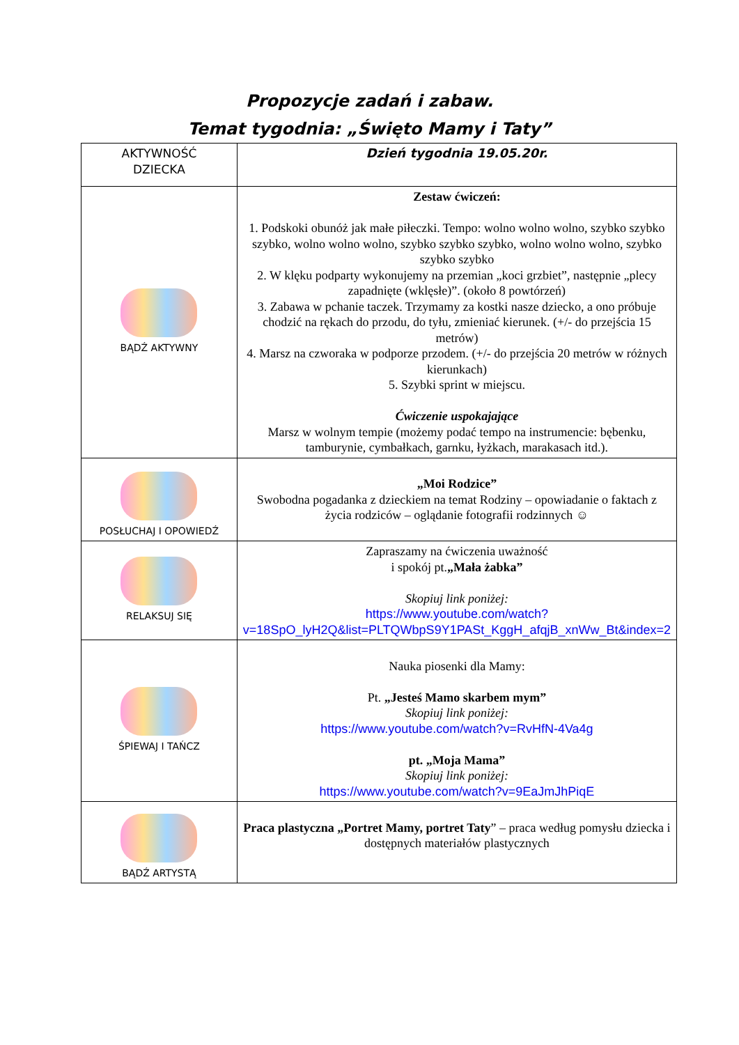Propozycje zadań i zabaw.
Temat tygodnia: „Święto Mamy i Taty”
| AKTYWNOŚĆ DZIECKA | Dzień tygodnia 19.05.20r. |
| BĄDŹ AKTYWNY | Zestaw ćwiczeń: 1. Podskoki obunóż jak małe piłeczki. Tempo: wolno wolno wolno, szybko szybko szybko, wolno wolno wolno, szybko szybko szybko, wolno wolno wolno, szybko szybko szybko 2. W klęku podparty wykonujemy na przemian „koci grzbiet”, następnie „plecy zapadnięte (wklęsłe)”. (około 8 powtórzeń) 3. Zabawa w pchanie taczek. Trzymamy za kostki nasze dziecko, a ono próbuje chodzić na rękach do przodu, do tyłu, zmieniać kierunek. (+/- do przejścia 15 metrów) 4. Marsz na czworaka w podporze przodem. (+/- do przejścia 20 metrów w różnych kierunkach) 5. Szybki sprint w miejscu. Ćwiczenie uspokajające Marsz w wolnym tempie (możemy podać tempo na instrumencie: bębenku, tamburynie, cymbałkach, garnku, łyżkach, marakasach itd.). |
| POSŁUCHAJ I OPOWIEDŹ | „Moi Rodzice” Swobodna pogadanka z dzieckiem na temat Rodziny – opowiadanie o faktach z życia rodziców – oglądanie fotografii rodzinnych ☺ |
| RELAKSUJ SIĘ | Zapraszamy na ćwiczenia uważność i spokój pt. „Mała żabka” Skopiuj link poniżej: https://www.youtube.com/watch?v=18SpO_lyH2Q&list=PLTQWbpS9Y1PASt_KggH_afqjB_xnWw_Bt&index=2 |
| ŚPIEWAJ I TAŃCZ | Nauka piosenki dla Mamy: Pt. „Jesteś Mamo skarbem mym” Skopiuj link poniżej: https://www.youtube.com/watch?v=RvHfN-4Va4g pt. „Moja Mama” Skopiuj link poniżej: https://www.youtube.com/watch?v=9EaJmJhPiqE |
| BĄDŹ ARTYSTĄ | Praca plastyczna „Portret Mamy, portret Taty ” – praca według pomysłu dziecka i dostępnych materiałów plastycznych |